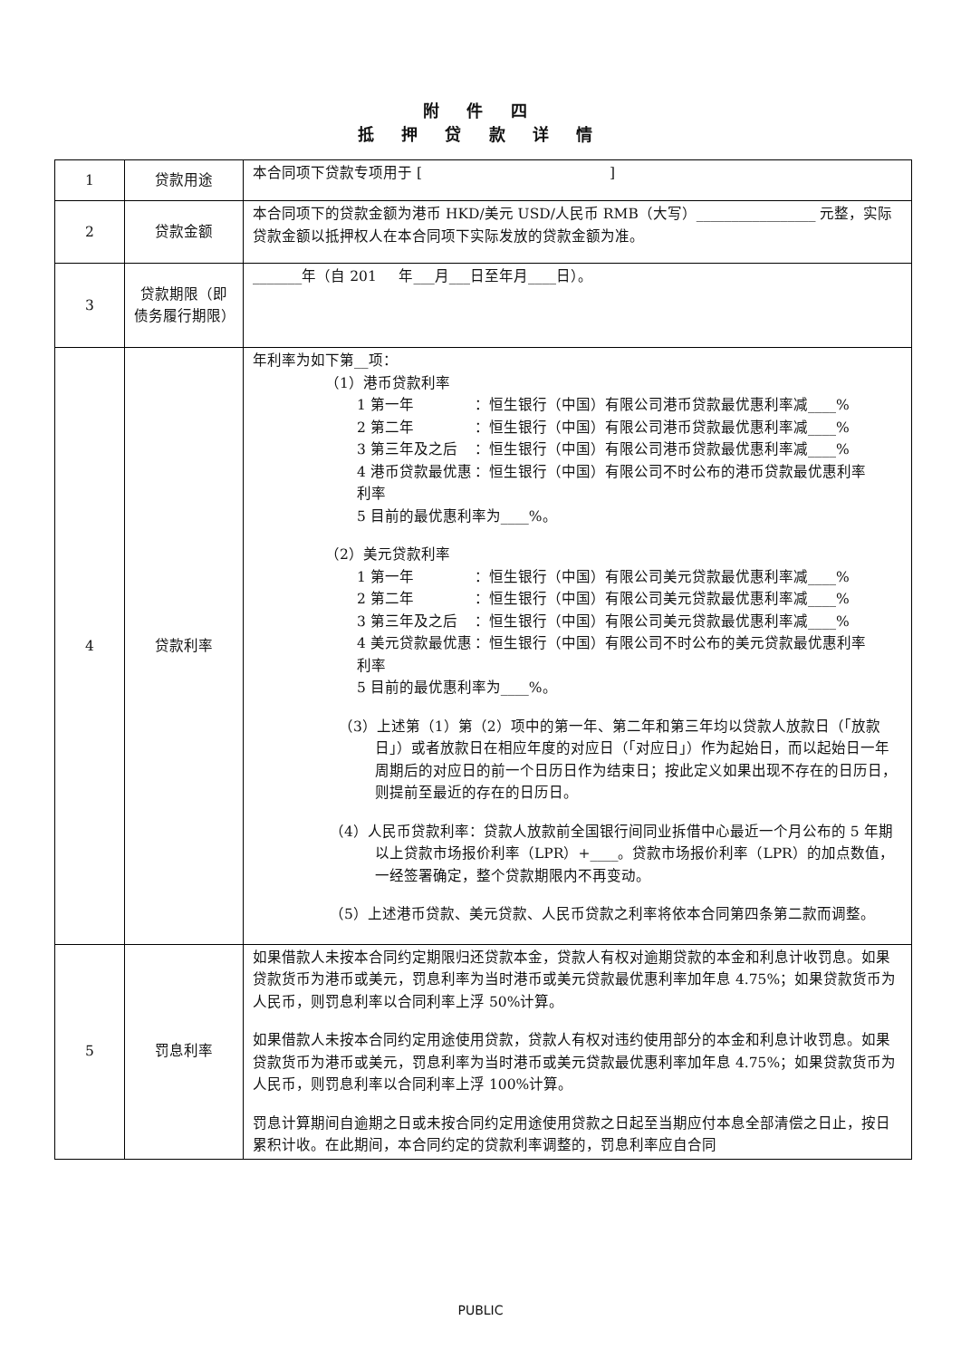附 件 四
抵 押 贷 款 详 情
| 1 | 贷款用途 | 本合同项下贷款专项用于 [ ] |
| 2 | 贷款金额 | 本合同项下的贷款金额为港币 HKD/美元 USD/人民币 RMB（大写）_________________ 元整，实际贷款金额以抵押权人在本合同项下实际发放的贷款金额为准。 |
| 3 | 贷款期限（即债务履行期限） | _______年（自 201 年___月___日至年月____日）。 |
| 4 | 贷款利率 | 年利率为如下第__项： （1）港币贷款利率 1 第一年 ：恒生银行（中国）有限公司港币贷款最优惠利率减____% 2 第二年 ：恒生银行（中国）有限公司港币贷款最优惠利率减____% 3 第三年及之后 ：恒生银行（中国）有限公司港币贷款最优惠利率减____% 4 港币贷款最优惠利率 ：恒生银行（中国）有限公司不时公布的港币贷款最优惠利率 5 目前的最优惠利率为____%。 （2）美元贷款利率 1 第一年 ：恒生银行（中国）有限公司美元贷款最优惠利率减____% 2 第二年 ：恒生银行（中国）有限公司美元贷款最优惠利率减____% 3 第三年及之后 ：恒生银行（中国）有限公司美元贷款最优惠利率减____% 4 美元贷款最优惠利率 ：恒生银行（中国）有限公司不时公布的美元贷款最优惠利率 5 目前的最优惠利率为____%。 （3）上述第（1）第（2）项中的第一年、第二年和第三年均以贷款人放款日（「放款日」）或者放款日在相应年度的对应日（「对应日」）作为起始日，而以起始日一年周期后的对应日的前一个日历日作为结束日；按此定义如果出现不存在的日历日，则提前至最近的存在的日历日。 （4）人民币贷款利率：贷款人放款前全国银行间同业拆借中心最近一个月公布的 5 年期以上贷款市场报价利率（LPR）+____。贷款市场报价利率（LPR）的加点数值，一经签署确定，整个贷款期限内不再变动。 （5）上述港币贷款、美元贷款、人民币贷款之利率将依本合同第四条第二款而调整。 |
| 5 | 罚息利率 | 如果借款人未按本合同约定期限归还贷款本金，贷款人有权对逾期贷款的本金和利息计收罚息。如果贷款货币为港币或美元，罚息利率为当时港币或美元贷款最优惠利率加年息 4.75%；如果贷款货币为人民币，则罚息利率以合同利率上浮 50%计算。 如果借款人未按本合同约定用途使用贷款，贷款人有权对违约使用部分的本金和利息计收罚息。如果贷款货币为港币或美元，罚息利率为当时港币或美元贷款最优惠利率加年息 4.75%；如果贷款货币为人民币，则罚息利率以合同利率上浮 100%计算。 罚息计算期间自逾期之日或未按合同约定用途使用贷款之日起至当期应付本息全部清偿之日止，按日累积计收。在此期间，本合同约定的贷款利率调整的，罚息利率应自合同 |
PUBLIC